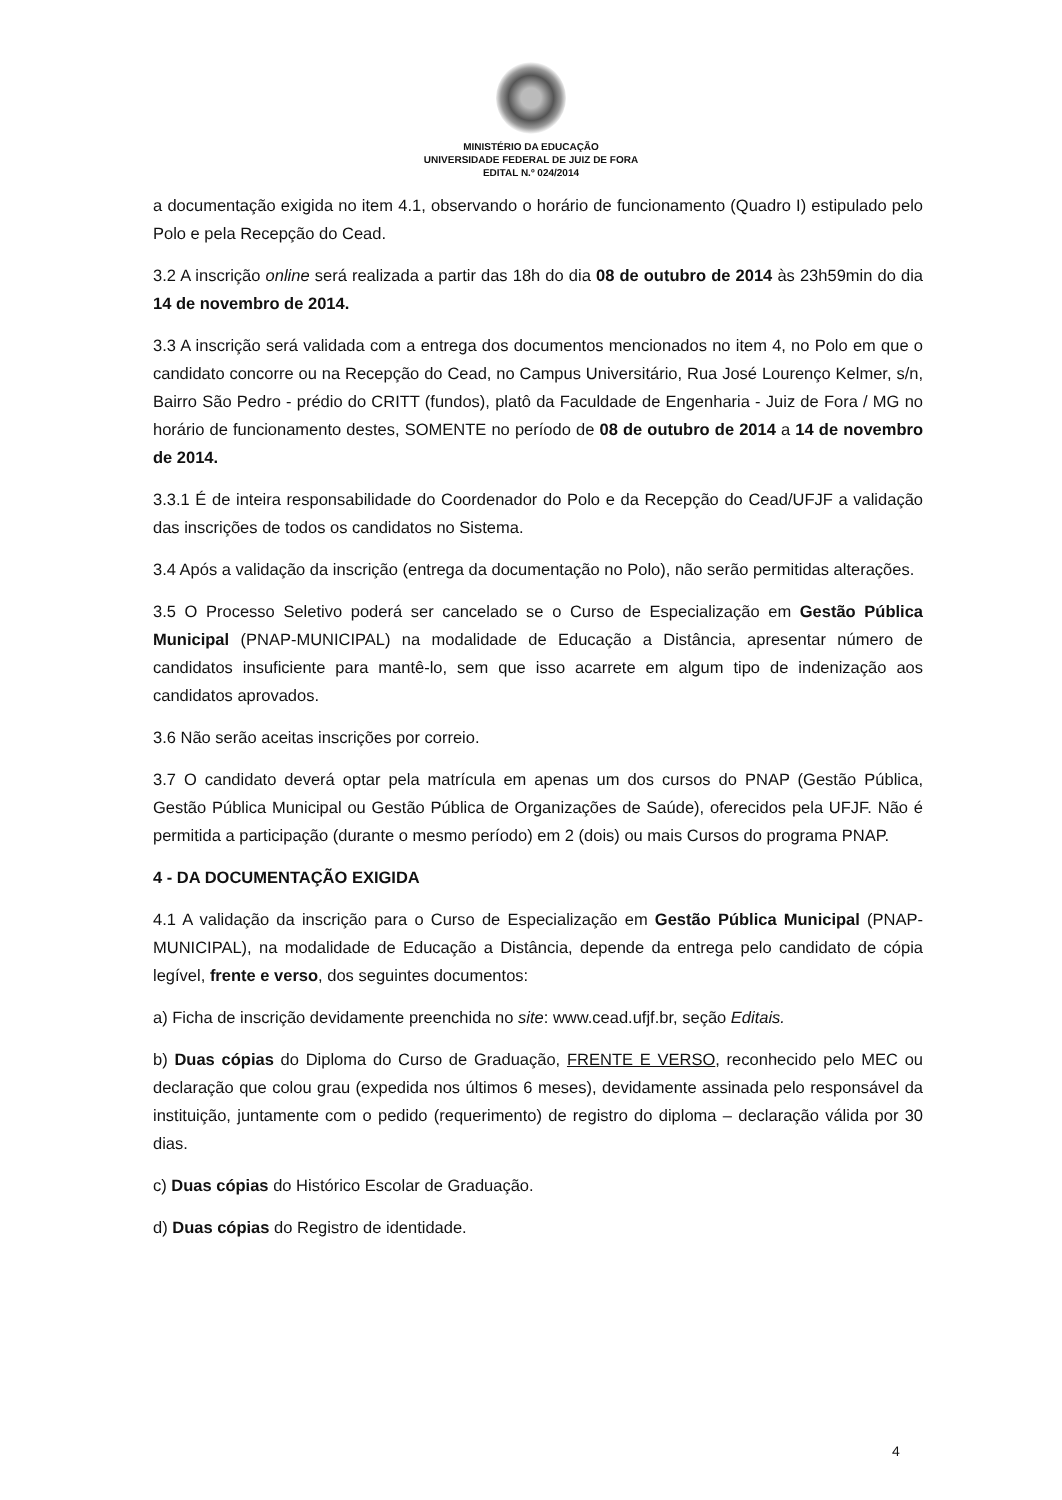MINISTÉRIO DA EDUCAÇÃO
UNIVERSIDADE FEDERAL DE JUIZ DE FORA
EDITAL N.º 024/2014
a documentação exigida no item 4.1, observando o horário de funcionamento (Quadro I) estipulado pelo Polo e pela Recepção do Cead.
3.2 A inscrição online será realizada a partir das 18h do dia 08 de outubro de 2014 às 23h59min do dia 14 de novembro de 2014.
3.3 A inscrição será validada com a entrega dos documentos mencionados no item 4, no Polo em que o candidato concorre ou na Recepção do Cead, no Campus Universitário, Rua José Lourenço Kelmer, s/n, Bairro São Pedro - prédio do CRITT (fundos), platô da Faculdade de Engenharia - Juiz de Fora / MG no horário de funcionamento destes, SOMENTE no período de 08 de outubro de 2014 a 14 de novembro de 2014.
3.3.1 É de inteira responsabilidade do Coordenador do Polo e da Recepção do Cead/UFJF a validação das inscrições de todos os candidatos no Sistema.
3.4 Após a validação da inscrição (entrega da documentação no Polo), não serão permitidas alterações.
3.5 O Processo Seletivo poderá ser cancelado se o Curso de Especialização em Gestão Pública Municipal (PNAP-MUNICIPAL) na modalidade de Educação a Distância, apresentar número de candidatos insuficiente para mantê-lo, sem que isso acarrete em algum tipo de indenização aos candidatos aprovados.
3.6 Não serão aceitas inscrições por correio.
3.7 O candidato deverá optar pela matrícula em apenas um dos cursos do PNAP (Gestão Pública, Gestão Pública Municipal ou Gestão Pública de Organizações de Saúde), oferecidos pela UFJF. Não é permitida a participação (durante o mesmo período) em 2 (dois) ou mais Cursos do programa PNAP.
4 - DA DOCUMENTAÇÃO EXIGIDA
4.1 A validação da inscrição para o Curso de Especialização em Gestão Pública Municipal (PNAP-MUNICIPAL), na modalidade de Educação a Distância, depende da entrega pelo candidato de cópia legível, frente e verso, dos seguintes documentos:
a) Ficha de inscrição devidamente preenchida no site: www.cead.ufjf.br, seção Editais.
b) Duas cópias do Diploma do Curso de Graduação, FRENTE E VERSO, reconhecido pelo MEC ou declaração que colou grau (expedida nos últimos 6 meses), devidamente assinada pelo responsável da instituição, juntamente com o pedido (requerimento) de registro do diploma – declaração válida por 30 dias.
c) Duas cópias do Histórico Escolar de Graduação.
d) Duas cópias do Registro de identidade.
4